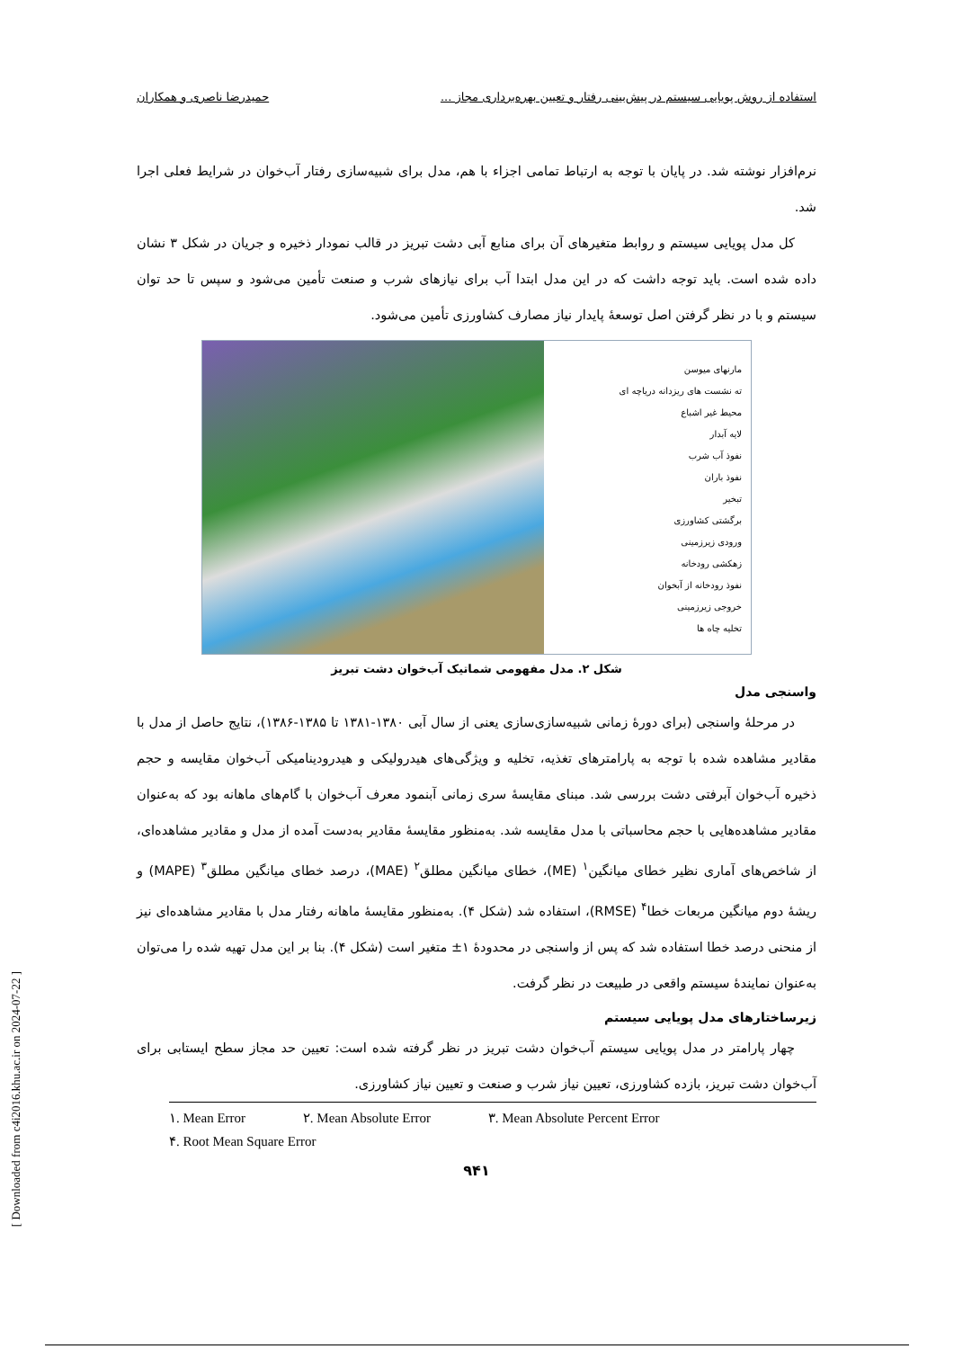استفاده از روش پویایی سیستم در پیش‌بینی رفتار و تعیین بهره‌برداری مجاز ... حمیدرضا ناصری و همکاران
نرم‌افزار نوشته شد. در پایان با توجه به ارتباط تمامی اجزاء با هم، مدل برای شبیه‌سازی رفتار آب‌خوان در شرایط فعلی اجرا شد.
کل مدل پویایی سیستم و روابط متغیرهای آن برای منابع آبی دشت تبریز در قالب نمودار ذخیره و جریان در شکل ۳ نشان داده شده است. باید توجه داشت که در این مدل ابتدا آب برای نیازهای شرب و صنعت تأمین می‌شود و سپس تا حد توان سیستم و با در نظر گرفتن اصل توسعهٔ پایدار نیاز مصارف کشاورزی تأمین می‌شود.
مارنهای میوسن
ته نشست های ریزدانه دریاچه ای
محیط غیر اشباع
لایه آبدار
نفوذ آب شرب
نفوذ باران
تبخیر
برگشتی کشاورزی
ورودی زیرزمینی
زهکشی رودخانه
نفوذ رودخانه از آبخوان
خروجی زیرزمینی
تخلیه چاه ها
شکل ۲. مدل مفهومی شماتیک آب‌خوان دشت تبریز
واسنجی مدل
در مرحلهٔ واسنجی (برای دورهٔ زمانی شبیه‌سازی‌سازی یعنی از سال آبی ۱۳۸۰-۱۳۸۱ تا ۱۳۸۵-۱۳۸۶)، نتایج حاصل از مدل با مقادیر مشاهده شده با توجه به پارامترهای تغذیه، تخلیه و ویژگی‌های هیدرولیکی و هیدرودینامیکی آب‌خوان مقایسه و حجم ذخیره آب‌خوان آبرفتی دشت بررسی شد. مبنای مقایسهٔ سری زمانی آبنمود معرف آب‌خوان با گام‌های ماهانه بود که به‌عنوان مقادیر مشاهده‌هایی با حجم محاسباتی با مدل مقایسه شد. به‌منظور مقایسهٔ مقادیر به‌دست آمده از مدل و مقادیر مشاهده‌ای، از شاخص‌های آماری نظیر خطای میانگین<sup>۱</sup> (ME)، خطای میانگین مطلق<sup>۲</sup> (MAE)، درصد خطای میانگین مطلق<sup>۳</sup> (MAPE) و ریشهٔ دوم میانگین مربعات خطا<sup>۴</sup> (RMSE)، استفاده شد (شکل ۴). به‌منظور مقایسهٔ ماهانه رفتار مدل با مقادیر مشاهده‌ای نیز از منحنی درصد خطا استفاده شد که پس از واسنجی در محدودهٔ ۱± متغیر است (شکل ۴). بنا بر این مدل تهیه شده را می‌توان به‌عنوان نمایندهٔ سیستم واقعی در طبیعت در نظر گرفت.
زیرساختارهای مدل پویایی سیستم
چهار پارامتر در مدل پویایی سیستم آب‌خوان دشت تبریز در نظر گرفته شده است: تعیین حد مجاز سطح ایستابی برای آب‌خوان دشت تبریز، بازده کشاورزی، تعیین نیاز شرب و صنعت و تعیین نیاز کشاورزی.
۱. Mean Error ۲. Mean Absolute Error ۳. Mean Absolute Percent Error
۴. Root Mean Square Error
۹۴۱
[ Downloaded from c4i2016.khu.ac.ir on 2024-07-22 ]